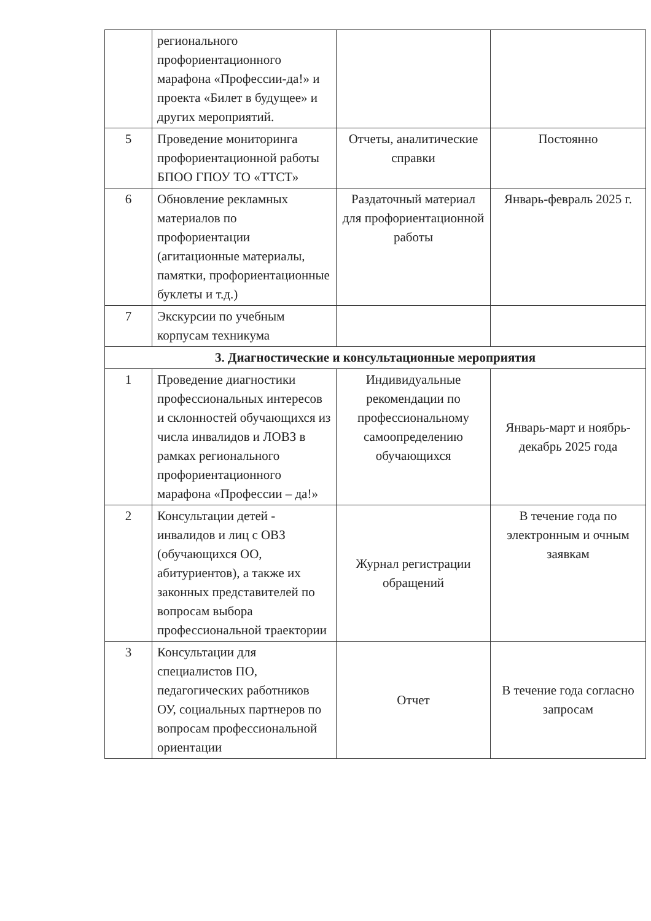| | регионального профориентационного марафона «Профессии-да!» и проекта «Билет в будущее» и других мероприятий. | | |
| 5 | Проведение мониторинга профориентационной работы БПОО ГПОУ ТО «ТТСТ» | Отчеты, аналитические справки | Постоянно |
| 6 | Обновление рекламных материалов по профориентации (агитационные материалы, памятки, профориентационные буклеты и т.д.) | Раздаточный материал для профориентационной работы | Январь-февраль 2025 г. |
| 7 | Экскурсии по учебным корпусам техникума | | |
| 3. Диагностические и консультационные мероприятия | | | |
| 1 | Проведение диагностики профессиональных интересов и склонностей обучающихся из числа инвалидов и ЛОВЗ в рамках регионального профориентационного марафона «Профессии – да!» | Индивидуальные рекомендации по профессиональному самоопределению обучающихся | Январь-март и ноябрь-декабрь 2025 года |
| 2 | Консультации детей - инвалидов и лиц с ОВЗ (обучающихся ОО, абитуриентов), а также их законных представителей по вопросам выбора профессиональной траектории | Журнал регистрации обращений | В течение года по электронным и очным заявкам |
| 3 | Консультации для специалистов ПО, педагогических работников ОУ, социальных партнеров по вопросам профессиональной ориентации | Отчет | В течение года согласно запросам |